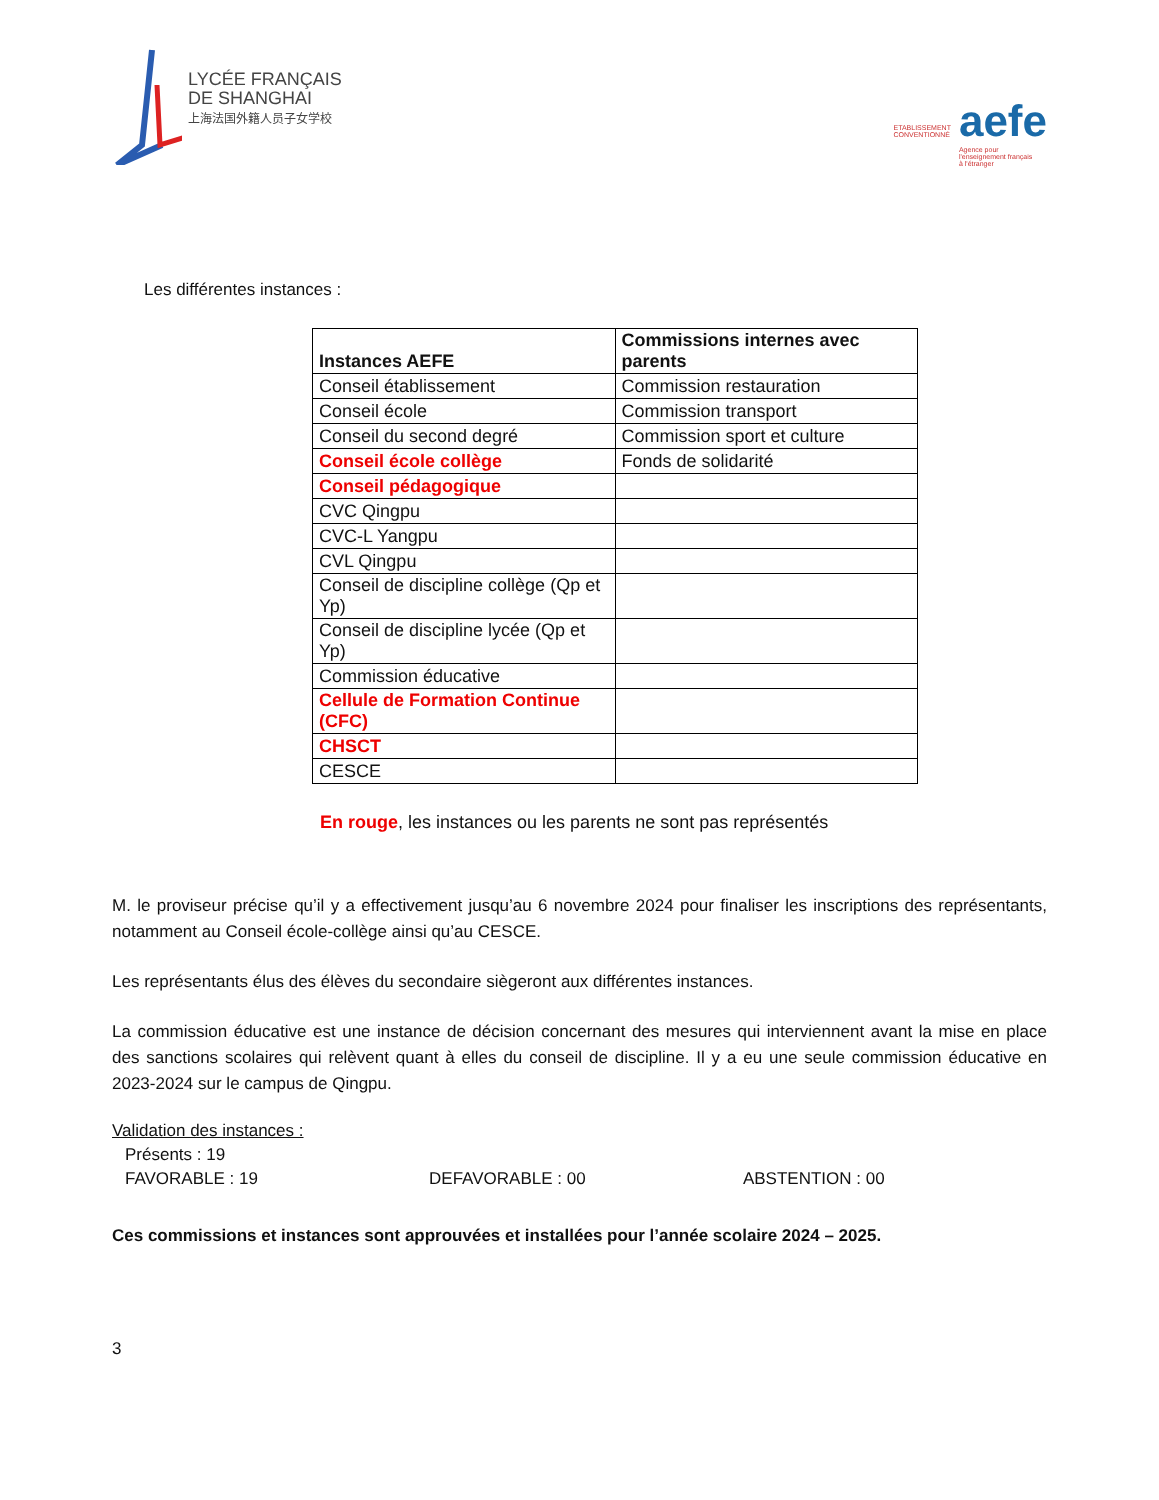LYCÉE FRANÇAIS
DE SHANGHAI
上海法国外籍人员子女学校
ETABLISSEMENT
CONVENTIONNÉ
aefe
Agence pour
l'enseignement français
à l'étranger
Les différentes instances :
| Instances AEFE | Commissions internes avec parents |
| --- | --- |
| Conseil établissement | Commission restauration |
| Conseil école | Commission transport |
| Conseil du second degré | Commission sport et culture |
| Conseil école collège | Fonds de solidarité |
| Conseil pédagogique | |
| CVC Qingpu | |
| CVC-L Yangpu | |
| CVL Qingpu | |
| Conseil de discipline collège (Qp et Yp) | |
| Conseil de discipline lycée (Qp et Yp) | |
| Commission éducative | |
| Cellule de Formation Continue (CFC) | |
| CHSCT | |
| CESCE | |
En rouge, les instances ou les parents ne sont pas représentés
M. le proviseur précise qu’il y a effectivement jusqu’au 6 novembre 2024 pour finaliser les inscriptions des représentants, notamment au Conseil école-collège ainsi qu’au CESCE.
Les représentants élus des élèves du secondaire siègeront aux différentes instances.
La commission éducative est une instance de décision concernant des mesures qui interviennent avant la mise en place des sanctions scolaires qui relèvent quant à elles du conseil de discipline. Il y a eu une seule commission éducative en 2023-2024 sur le campus de Qingpu.
Validation des instances :
Présents : 19
FAVORABLE : 19 DEFAVORABLE : 00 ABSTENTION : 00
Ces commissions et instances sont approuvées et installées pour l’année scolaire 2024 – 2025.
3